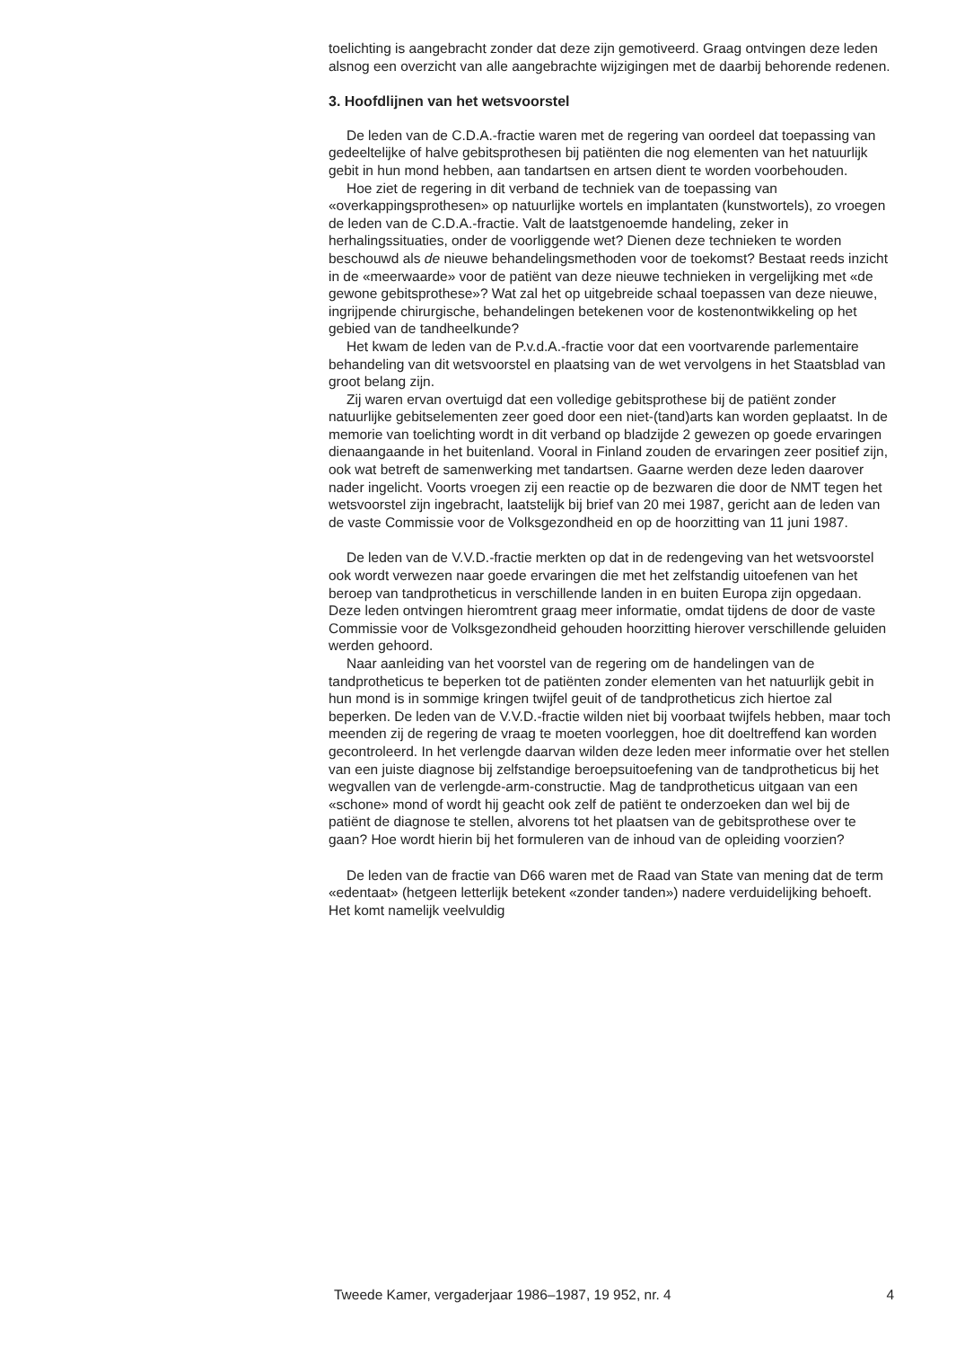toelichting is aangebracht zonder dat deze zijn gemotiveerd. Graag ontvingen deze leden alsnog een overzicht van alle aangebrachte wijzigingen met de daarbij behorende redenen.
3. Hoofdlijnen van het wetsvoorstel
De leden van de C.D.A.-fractie waren met de regering van oordeel dat toepassing van gedeeltelijke of halve gebitsprothesen bij patiënten die nog elementen van het natuurlijk gebit in hun mond hebben, aan tandartsen en artsen dient te worden voorbehouden.
Hoe ziet de regering in dit verband de techniek van de toepassing van «overkappingsprothesen» op natuurlijke wortels en implantaten (kunstwortels), zo vroegen de leden van de C.D.A.-fractie. Valt de laatstgenoemde handeling, zeker in herhalingssituaties, onder de voorliggende wet? Dienen deze technieken te worden beschouwd als de nieuwe behandelingsmethoden voor de toekomst? Bestaat reeds inzicht in de «meerwaarde» voor de patiënt van deze nieuwe technieken in vergelijking met «de gewone gebitsprothese»? Wat zal het op uitgebreide schaal toepassen van deze nieuwe, ingrijpende chirurgische, behandelingen betekenen voor de kostenontwikkeling op het gebied van de tandheelkunde?
Het kwam de leden van de P.v.d.A.-fractie voor dat een voortvarende parlementaire behandeling van dit wetsvoorstel en plaatsing van de wet vervolgens in het Staatsblad van groot belang zijn.
Zij waren ervan overtuigd dat een volledige gebitsprothese bij de patiënt zonder natuurlijke gebitselementen zeer goed door een niet-(tand)arts kan worden geplaatst. In de memorie van toelichting wordt in dit verband op bladzijde 2 gewezen op goede ervaringen dienaangaande in het buitenland. Vooral in Finland zouden de ervaringen zeer positief zijn, ook wat betreft de samenwerking met tandartsen. Gaarne werden deze leden daarover nader ingelicht. Voorts vroegen zij een reactie op de bezwaren die door de NMT tegen het wetsvoorstel zijn ingebracht, laatstelijk bij brief van 20 mei 1987, gericht aan de leden van de vaste Commissie voor de Volksgezondheid en op de hoorzitting van 11 juni 1987.
De leden van de V.V.D.-fractie merkten op dat in de redengeving van het wetsvoorstel ook wordt verwezen naar goede ervaringen die met het zelfstandig uitoefenen van het beroep van tandprotheticus in verschillende landen in en buiten Europa zijn opgedaan. Deze leden ontvingen hieromtrent graag meer informatie, omdat tijdens de door de vaste Commissie voor de Volksgezondheid gehouden hoorzitting hierover verschillende geluiden werden gehoord.
Naar aanleiding van het voorstel van de regering om de handelingen van de tandprotheticus te beperken tot de patiënten zonder elementen van het natuurlijk gebit in hun mond is in sommige kringen twijfel geuit of de tandprotheticus zich hiertoe zal beperken. De leden van de V.V.D.-fractie wilden niet bij voorbaat twijfels hebben, maar toch meenden zij de regering de vraag te moeten voorleggen, hoe dit doeltreffend kan worden gecontroleerd. In het verlengde daarvan wilden deze leden meer informatie over het stellen van een juiste diagnose bij zelfstandige beroepsuitoefening van de tandprotheticus bij het wegvallen van de verlengde-arm-constructie. Mag de tandprotheticus uitgaan van een «schone» mond of wordt hij geacht ook zelf de patiënt te onderzoeken dan wel bij de patiënt de diagnose te stellen, alvorens tot het plaatsen van de gebitsprothese over te gaan? Hoe wordt hierin bij het formuleren van de inhoud van de opleiding voorzien?
De leden van de fractie van D66 waren met de Raad van State van mening dat de term «edentaat» (hetgeen letterlijk betekent «zonder tanden») nadere verduidelijking behoeft. Het komt namelijk veelvuldig
Tweede Kamer, vergaderjaar 1986–1987, 19 952, nr. 4 4